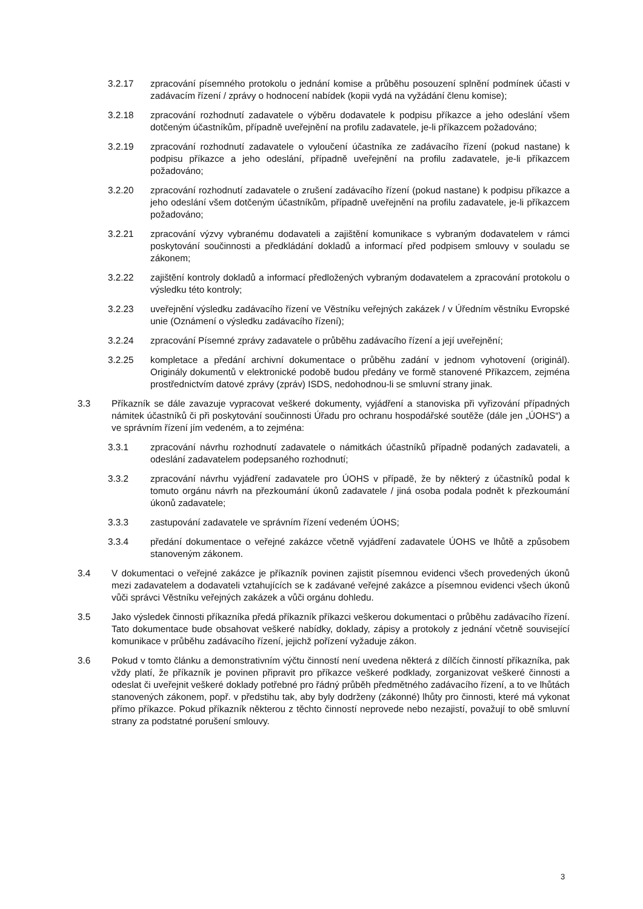3.2.17 zpracování písemného protokolu o jednání komise a průběhu posouzení splnění podmínek účasti v zadávacím řízení / zprávy o hodnocení nabídek (kopii vydá na vyžádání členu komise);
3.2.18 zpracování rozhodnutí zadavatele o výběru dodavatele k podpisu příkazce a jeho odeslání všem dotčeným účastníkům, případně uveřejnění na profilu zadavatele, je-li příkazcem požadováno;
3.2.19 zpracování rozhodnutí zadavatele o vyloučení účastníka ze zadávacího řízení (pokud nastane) k podpisu příkazce a jeho odeslání, případně uveřejnění na profilu zadavatele, je-li příkazcem požadováno;
3.2.20 zpracování rozhodnutí zadavatele o zrušení zadávacího řízení (pokud nastane) k podpisu příkazce a jeho odeslání všem dotčeným účastníkům, případně uveřejnění na profilu zadavatele, je-li příkazcem požadováno;
3.2.21 zpracování výzvy vybranému dodavateli a zajištění komunikace s vybraným dodavatelem v rámci poskytování součinnosti a předkládání dokladů a informací před podpisem smlouvy v souladu se zákonem;
3.2.22 zajištění kontroly dokladů a informací předložených vybraným dodavatelem a zpracování protokolu o výsledku této kontroly;
3.2.23 uveřejnění výsledku zadávacího řízení ve Věstníku veřejných zakázek / v Úředním věstníku Evropské unie (Oznámení o výsledku zadávacího řízení);
3.2.24 zpracování Písemné zprávy zadavatele o průběhu zadávacího řízení a její uveřejnění;
3.2.25 kompletace a předání archivní dokumentace o průběhu zadání v jednom vyhotovení (originál). Originály dokumentů v elektronické podobě budou předány ve formě stanovené Příkazcem, zejména prostřednictvím datové zprávy (zpráv) ISDS, nedohodnou-li se smluvní strany jinak.
3.3 Příkazník se dále zavazuje vypracovat veškeré dokumenty, vyjádření a stanoviska při vyřizování případných námitek účastníků či při poskytování součinnosti Úřadu pro ochranu hospodářské soutěže (dále jen „ÚOHS“) a ve správním řízení jím vedeném, a to zejména:
3.3.1 zpracování návrhu rozhodnutí zadavatele o námitkách účastníků případně podaných zadavateli, a odeslání zadavatelem podepsaného rozhodnutí;
3.3.2 zpracování návrhu vyjádření zadavatele pro ÚOHS v případě, že by některý z účastníků podal k tomuto orgánu návrh na přezkoumání úkonů zadavatele / jiná osoba podala podnět k přezkoumání úkonů zadavatele;
3.3.3 zastupování zadavatele ve správním řízení vedeném ÚOHS;
3.3.4 předání dokumentace o veřejné zakázce včetně vyjádření zadavatele ÚOHS ve lhůtě a způsobem stanoveným zákonem.
3.4 V dokumentaci o veřejné zakázce je příkazník povinen zajistit písemnou evidenci všech provedených úkonů mezi zadavatelem a dodavateli vztahujících se k zadávané veřejné zakázce a písemnou evidenci všech úkonů vůči správci Věstníku veřejných zakázek a vůči orgánu dohledu.
3.5 Jako výsledek činnosti příkazníka předá příkazník příkazci veškerou dokumentaci o průběhu zadávacího řízení. Tato dokumentace bude obsahovat veškeré nabídky, doklady, zápisy a protokoly z jednání včetně související komunikace v průběhu zadávacího řízení, jejichž pořízení vyžaduje zákon.
3.6 Pokud v tomto článku a demonstrativním výčtu činností není uvedena některá z dílčích činností příkazníka, pak vždy platí, že příkazník je povinen připravit pro příkazce veškeré podklady, zorganizovat veškeré činnosti a odeslat či uveřejnit veškeré doklady potřebné pro řádný průběh předmětného zadávacího řízení, a to ve lhůtách stanovených zákonem, popř. v předstihu tak, aby byly dodrženy (zákonné) lhůty pro činnosti, které má vykonat přímo příkazce. Pokud příkazník některou z těchto činností neprovede nebo nezajistí, považují to obě smluvní strany za podstatné porušení smlouvy.
3